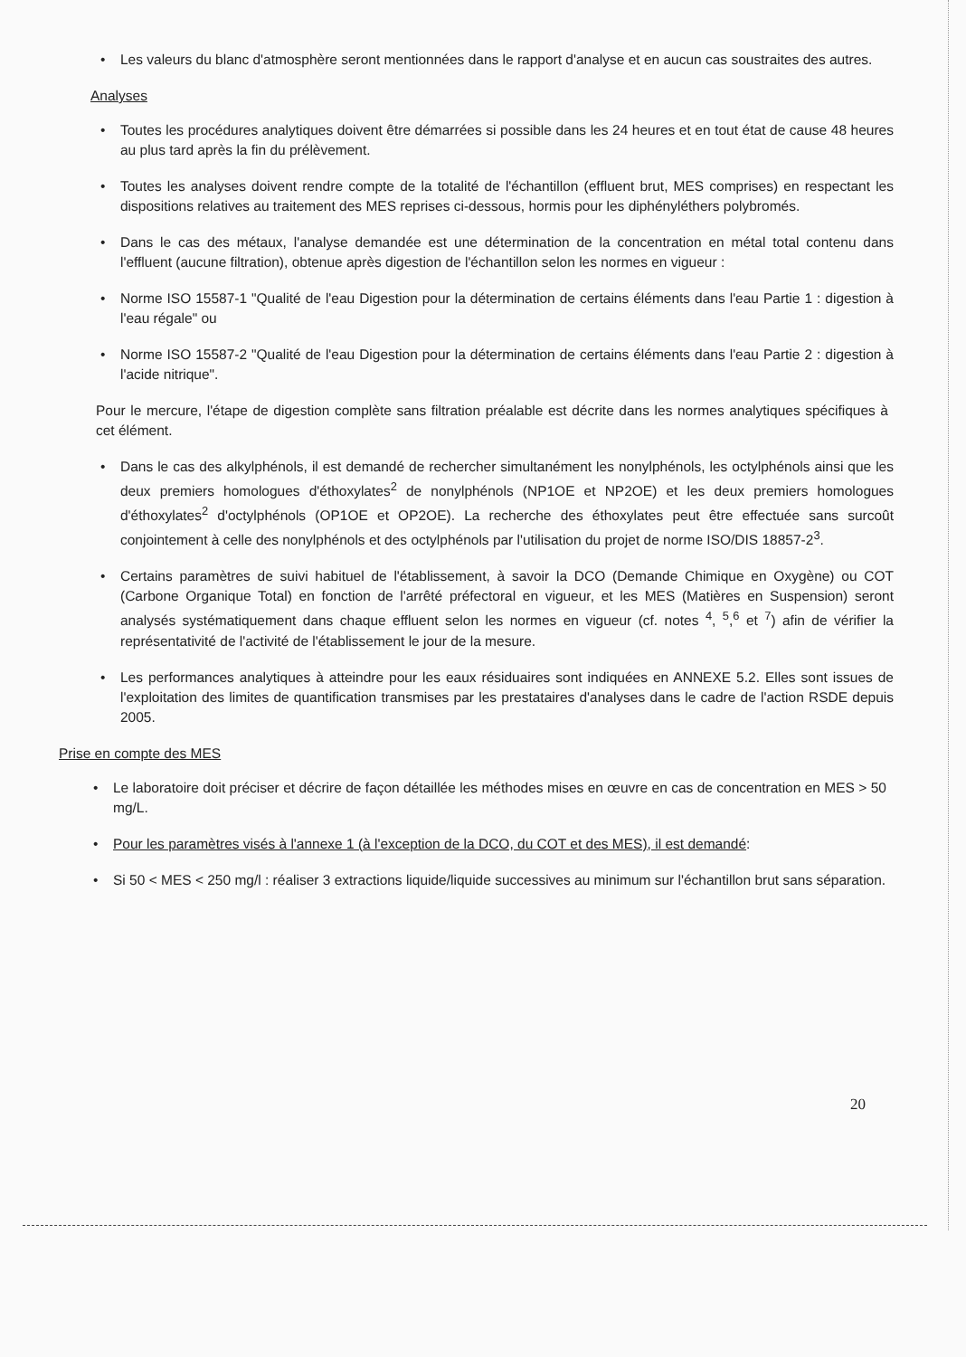• Les valeurs du blanc d'atmosphère seront mentionnées dans le rapport d'analyse et en aucun cas soustraites des autres.
Analyses
• Toutes les procédures analytiques doivent être démarrées si possible dans les 24 heures et en tout état de cause 48 heures au plus tard après la fin du prélèvement.
• Toutes les analyses doivent rendre compte de la totalité de l'échantillon (effluent brut, MES comprises) en respectant les dispositions relatives au traitement des MES reprises ci-dessous, hormis pour les diphényléthers polybromés.
• Dans le cas des métaux, l'analyse demandée est une détermination de la concentration en métal total contenu dans l'effluent (aucune filtration), obtenue après digestion de l'échantillon selon les normes en vigueur :
• Norme ISO 15587-1 "Qualité de l'eau Digestion pour la détermination de certains éléments dans l'eau Partie 1 : digestion à l'eau régale" ou
• Norme ISO 15587-2 "Qualité de l'eau Digestion pour la détermination de certains éléments dans l'eau Partie 2 : digestion à l'acide nitrique".
Pour le mercure, l'étape de digestion complète sans filtration préalable est décrite dans les normes analytiques spécifiques à cet élément.
• Dans le cas des alkylphénols, il est demandé de rechercher simultanément les nonylphénols, les octylphénols ainsi que les deux premiers homologues d'éthoxylates<sup>2</sup> de nonylphénols (NP1OE et NP2OE) et les deux premiers homologues d'éthoxylates<sup>2</sup> d'octylphénols (OP1OE et OP2OE). La recherche des éthoxylates peut être effectuée sans surcoût conjointement à celle des nonylphénols et des octylphénols par l'utilisation du projet de norme ISO/DIS 18857-2<sup>3</sup>.
• Certains paramètres de suivi habituel de l'établissement, à savoir la DCO (Demande Chimique en Oxygène) ou COT (Carbone Organique Total) en fonction de l'arrêté préfectoral en vigueur, et les MES (Matières en Suspension) seront analysés systématiquement dans chaque effluent selon les normes en vigueur (cf. notes <sup>4</sup>, <sup>5</sup>,<sup>6</sup> et <sup>7</sup>) afin de vérifier la représentativité de l'activité de l'établissement le jour de la mesure.
• Les performances analytiques à atteindre pour les eaux résiduaires sont indiquées en ANNEXE 5.2. Elles sont issues de l'exploitation des limites de quantification transmises par les prestataires d'analyses dans le cadre de l'action RSDE depuis 2005.
Prise en compte des MES
• Le laboratoire doit préciser et décrire de façon détaillée les méthodes mises en œuvre en cas de concentration en MES > 50 mg/L.
• Pour les paramètres visés à l'annexe 1 (à l'exception de la DCO, du COT et des MES), il est demandé:
• Si 50 < MES < 250 mg/l : réaliser 3 extractions liquide/liquide successives au minimum sur l'échantillon brut sans séparation.
20